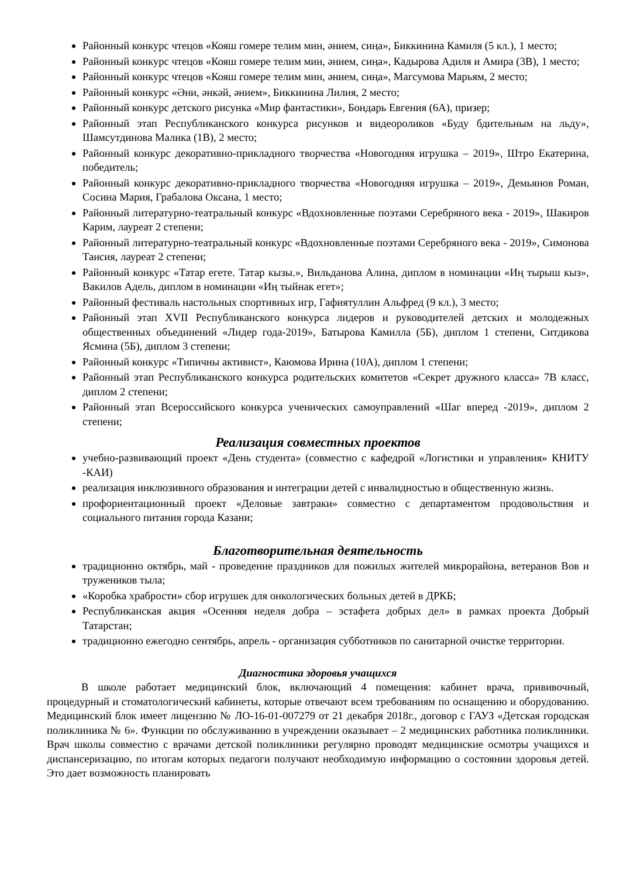Районный конкурс чтецов «Кояш гомере телим мин, әнием, сиңа», Биккинина Камиля (5 кл.), 1 место;
Районный конкурс чтецов «Кояш гомере телим мин, әнием, сиңа», Кадырова Адиля и Амира (3В), 1 место;
Районный конкурс чтецов «Кояш гомере телим мин, әнием, сиңа», Магсумова Марьям, 2 место;
Районный конкурс «Әни, әнкәй, әнием», Биккинина Лилия, 2 место;
Районный конкурс детского рисунка «Мир фантастики», Бондарь Евгения (6А), призер;
Районный этап Республиканского конкурса рисунков и видеороликов «Буду бдительным на льду», Шамсутдинова Малика (1В), 2 место;
Районный конкурс декоративно-прикладного творчества «Новогодняя игрушка – 2019», Штро Екатерина, победитель;
Районный конкурс декоративно-прикладного творчества «Новогодняя игрушка – 2019», Демьянов Роман, Сосина Мария, Грабалова Оксана, 1 место;
Районный литературно-театральный конкурс «Вдохновленные поэтами Серебряного века - 2019», Шакиров Карим, лауреат 2 степени;
Районный литературно-театральный конкурс «Вдохновленные поэтами Серебряного века - 2019», Симонова Таисия, лауреат 2 степени;
Районный конкурс «Татар егете. Татар кызы.», Вильданова Алина, диплом в номинации «Иң тырыш кыз», Вакилов Адель, диплом в номинации «Иң тыйнак егет»;
Районный фестиваль настольных спортивных игр, Гафиятуллин Альфред (9 кл.), 3 место;
Районный этап XVII Республиканского конкурса лидеров и руководителей детских и молодежных общественных объединений «Лидер года-2019», Батырова Камилла (5Б), диплом 1 степени, Ситдикова Ясмина (5Б), диплом 3 степени;
Районный конкурс «Типичны активист», Каюмова Ирина (10А), диплом 1 степени;
Районный этап Республиканского конкурса родительских комитетов «Секрет дружного класса» 7В класс, диплом 2 степени;
Районный этап Всероссийского конкурса ученических самоуправлений «Шаг вперед -2019», диплом 2 степени;
Реализация совместных проектов
учебно-развивающий проект «День студента» (совместно с кафедрой «Логистики и управления» КНИТУ -КАИ)
реализация инклюзивного образования и интеграции детей с инвалидностью в общественную жизнь.
профориентационный проект «Деловые завтраки» совместно с департаментом продовольствия и социального питания города Казани;
Благотворительная деятельность
традиционно октябрь, май - проведение праздников для пожилых жителей микрорайона, ветеранов Вов и тружеников тыла;
«Коробка храбрости» сбор игрушек для онкологических больных детей в ДРКБ;
Республиканская акция «Осенняя неделя добра – эстафета добрых дел» в рамках проекта Добрый Татарстан;
традиционно ежегодно сентябрь, апрель - организация субботников по санитарной очистке территории.
Диагностика здоровья учащихся
В школе работает медицинский блок, включающий 4 помещения: кабинет врача, прививочный, процедурный и стоматологический кабинеты, которые отвечают всем требованиям по оснащению и оборудованию. Медицинский блок имеет лицензию № ЛО-16-01-007279 от 21 декабря 2018г., договор с ГАУЗ «Детская городская поликлиника № 6». Функции по обслуживанию в учреждении оказывает – 2 медицинских работника поликлиники. Врач школы совместно с врачами детской поликлиники регулярно проводят медицинские осмотры учащихся и диспансеризацию, по итогам которых педагоги получают необходимую информацию о состоянии здоровья детей. Это дает возможность планировать